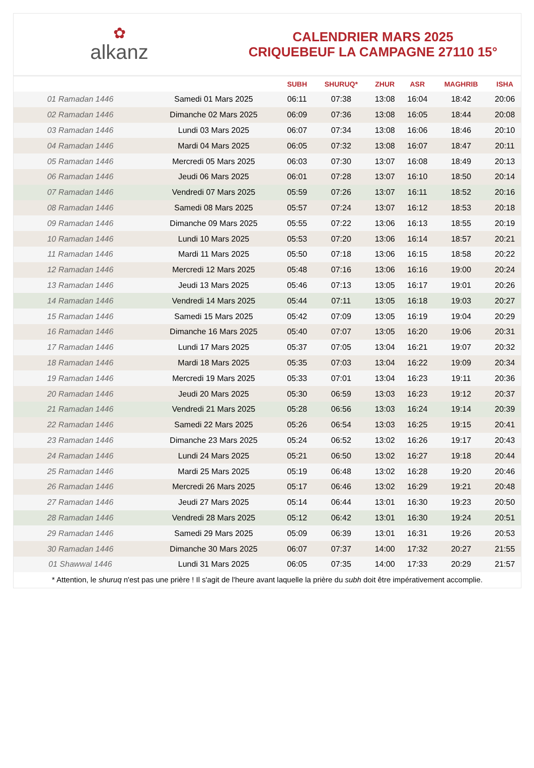✿
alkanz
CALENDRIER MARS 2025
CRIQUEBEUF LA CAMPAGNE 27110 15°
| | | SUBH | SHURUQ* | ZHUR | ASR | MAGHRIB | ISHA |
| --- | --- | --- | --- | --- | --- | --- | --- |
| 01 Ramadan 1446 | Samedi 01 Mars 2025 | 06:11 | 07:38 | 13:08 | 16:04 | 18:42 | 20:06 |
| 02 Ramadan 1446 | Dimanche 02 Mars 2025 | 06:09 | 07:36 | 13:08 | 16:05 | 18:44 | 20:08 |
| 03 Ramadan 1446 | Lundi 03 Mars 2025 | 06:07 | 07:34 | 13:08 | 16:06 | 18:46 | 20:10 |
| 04 Ramadan 1446 | Mardi 04 Mars 2025 | 06:05 | 07:32 | 13:08 | 16:07 | 18:47 | 20:11 |
| 05 Ramadan 1446 | Mercredi 05 Mars 2025 | 06:03 | 07:30 | 13:07 | 16:08 | 18:49 | 20:13 |
| 06 Ramadan 1446 | Jeudi 06 Mars 2025 | 06:01 | 07:28 | 13:07 | 16:10 | 18:50 | 20:14 |
| 07 Ramadan 1446 | Vendredi 07 Mars 2025 | 05:59 | 07:26 | 13:07 | 16:11 | 18:52 | 20:16 |
| 08 Ramadan 1446 | Samedi 08 Mars 2025 | 05:57 | 07:24 | 13:07 | 16:12 | 18:53 | 20:18 |
| 09 Ramadan 1446 | Dimanche 09 Mars 2025 | 05:55 | 07:22 | 13:06 | 16:13 | 18:55 | 20:19 |
| 10 Ramadan 1446 | Lundi 10 Mars 2025 | 05:53 | 07:20 | 13:06 | 16:14 | 18:57 | 20:21 |
| 11 Ramadan 1446 | Mardi 11 Mars 2025 | 05:50 | 07:18 | 13:06 | 16:15 | 18:58 | 20:22 |
| 12 Ramadan 1446 | Mercredi 12 Mars 2025 | 05:48 | 07:16 | 13:06 | 16:16 | 19:00 | 20:24 |
| 13 Ramadan 1446 | Jeudi 13 Mars 2025 | 05:46 | 07:13 | 13:05 | 16:17 | 19:01 | 20:26 |
| 14 Ramadan 1446 | Vendredi 14 Mars 2025 | 05:44 | 07:11 | 13:05 | 16:18 | 19:03 | 20:27 |
| 15 Ramadan 1446 | Samedi 15 Mars 2025 | 05:42 | 07:09 | 13:05 | 16:19 | 19:04 | 20:29 |
| 16 Ramadan 1446 | Dimanche 16 Mars 2025 | 05:40 | 07:07 | 13:05 | 16:20 | 19:06 | 20:31 |
| 17 Ramadan 1446 | Lundi 17 Mars 2025 | 05:37 | 07:05 | 13:04 | 16:21 | 19:07 | 20:32 |
| 18 Ramadan 1446 | Mardi 18 Mars 2025 | 05:35 | 07:03 | 13:04 | 16:22 | 19:09 | 20:34 |
| 19 Ramadan 1446 | Mercredi 19 Mars 2025 | 05:33 | 07:01 | 13:04 | 16:23 | 19:11 | 20:36 |
| 20 Ramadan 1446 | Jeudi 20 Mars 2025 | 05:30 | 06:59 | 13:03 | 16:23 | 19:12 | 20:37 |
| 21 Ramadan 1446 | Vendredi 21 Mars 2025 | 05:28 | 06:56 | 13:03 | 16:24 | 19:14 | 20:39 |
| 22 Ramadan 1446 | Samedi 22 Mars 2025 | 05:26 | 06:54 | 13:03 | 16:25 | 19:15 | 20:41 |
| 23 Ramadan 1446 | Dimanche 23 Mars 2025 | 05:24 | 06:52 | 13:02 | 16:26 | 19:17 | 20:43 |
| 24 Ramadan 1446 | Lundi 24 Mars 2025 | 05:21 | 06:50 | 13:02 | 16:27 | 19:18 | 20:44 |
| 25 Ramadan 1446 | Mardi 25 Mars 2025 | 05:19 | 06:48 | 13:02 | 16:28 | 19:20 | 20:46 |
| 26 Ramadan 1446 | Mercredi 26 Mars 2025 | 05:17 | 06:46 | 13:02 | 16:29 | 19:21 | 20:48 |
| 27 Ramadan 1446 | Jeudi 27 Mars 2025 | 05:14 | 06:44 | 13:01 | 16:30 | 19:23 | 20:50 |
| 28 Ramadan 1446 | Vendredi 28 Mars 2025 | 05:12 | 06:42 | 13:01 | 16:30 | 19:24 | 20:51 |
| 29 Ramadan 1446 | Samedi 29 Mars 2025 | 05:09 | 06:39 | 13:01 | 16:31 | 19:26 | 20:53 |
| 30 Ramadan 1446 | Dimanche 30 Mars 2025 | 06:07 | 07:37 | 14:00 | 17:32 | 20:27 | 21:55 |
| 01 Shawwal 1446 | Lundi 31 Mars 2025 | 06:05 | 07:35 | 14:00 | 17:33 | 20:29 | 21:57 |
* Attention, le shuruq n'est pas une prière ! Il s'agit de l'heure avant laquelle la prière du subh doit être impérativement accomplie.